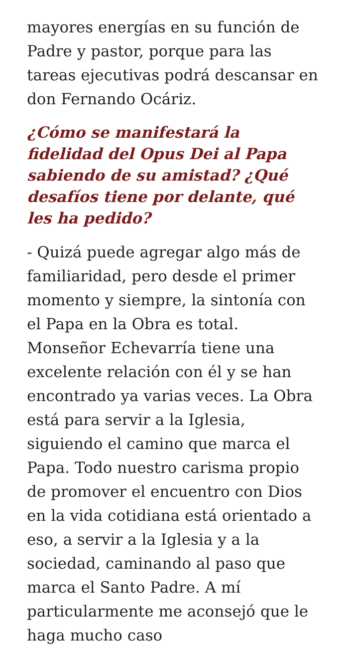mayores energías en su función de Padre y pastor, porque para las tareas ejecutivas podrá descansar en don Fernando Ocáriz.
¿Cómo se manifestará la fidelidad del Opus Dei al Papa sabiendo de su amistad? ¿Qué desafíos tiene por delante, qué les ha pedido?
- Quizá puede agregar algo más de familiaridad, pero desde el primer momento y siempre, la sintonía con el Papa en la Obra es total. Monseñor Echevarría tiene una excelente relación con él y se han encontrado ya varias veces. La Obra está para servir a la Iglesia, siguiendo el camino que marca el Papa. Todo nuestro carisma propio de promover el encuentro con Dios en la vida cotidiana está orientado a eso, a servir a la Iglesia y a la sociedad, caminando al paso que marca el Santo Padre. A mí particularmente me aconsejó que le haga mucho caso